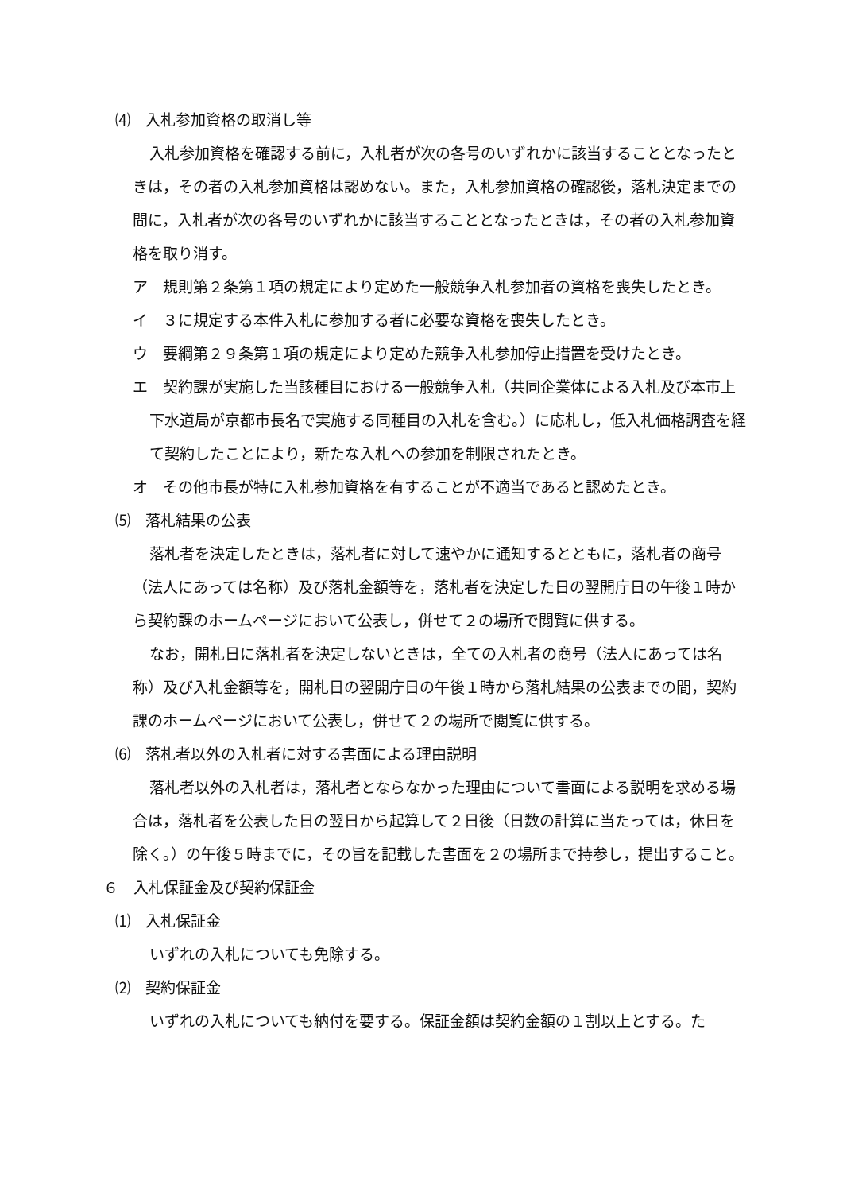⑷　入札参加資格の取消し等
入札参加資格を確認する前に，入札者が次の各号のいずれかに該当することとなったときは，その者の入札参加資格は認めない。また，入札参加資格の確認後，落札決定までの間に，入札者が次の各号のいずれかに該当することとなったときは，その者の入札参加資格を取り消す。
ア　規則第２条第１項の規定により定めた一般競争入札参加者の資格を喪失したとき。
イ　３に規定する本件入札に参加する者に必要な資格を喪失したとき。
ウ　要綱第２９条第１項の規定により定めた競争入札参加停止措置を受けたとき。
エ　契約課が実施した当該種目における一般競争入札（共同企業体による入札及び本市上下水道局が京都市長名で実施する同種目の入札を含む。）に応札し，低入札価格調査を経て契約したことにより，新たな入札への参加を制限されたとき。
オ　その他市長が特に入札参加資格を有することが不適当であると認めたとき。
⑸　落札結果の公表
落札者を決定したときは，落札者に対して速やかに通知するとともに，落札者の商号（法人にあっては名称）及び落札金額等を，落札者を決定した日の翌開庁日の午後１時から契約課のホームページにおいて公表し，併せて２の場所で閲覧に供する。
なお，開札日に落札者を決定しないときは，全ての入札者の商号（法人にあっては名称）及び入札金額等を，開札日の翌開庁日の午後１時から落札結果の公表までの間，契約課のホームページにおいて公表し，併せて２の場所で閲覧に供する。
⑹　落札者以外の入札者に対する書面による理由説明
落札者以外の入札者は，落札者とならなかった理由について書面による説明を求める場合は，落札者を公表した日の翌日から起算して２日後（日数の計算に当たっては，休日を除く。）の午後５時までに，その旨を記載した書面を２の場所まで持参し，提出すること。
６　入札保証金及び契約保証金
⑴　入札保証金
いずれの入札についても免除する。
⑵　契約保証金
いずれの入札についても納付を要する。保証金額は契約金額の１割以上とする。た